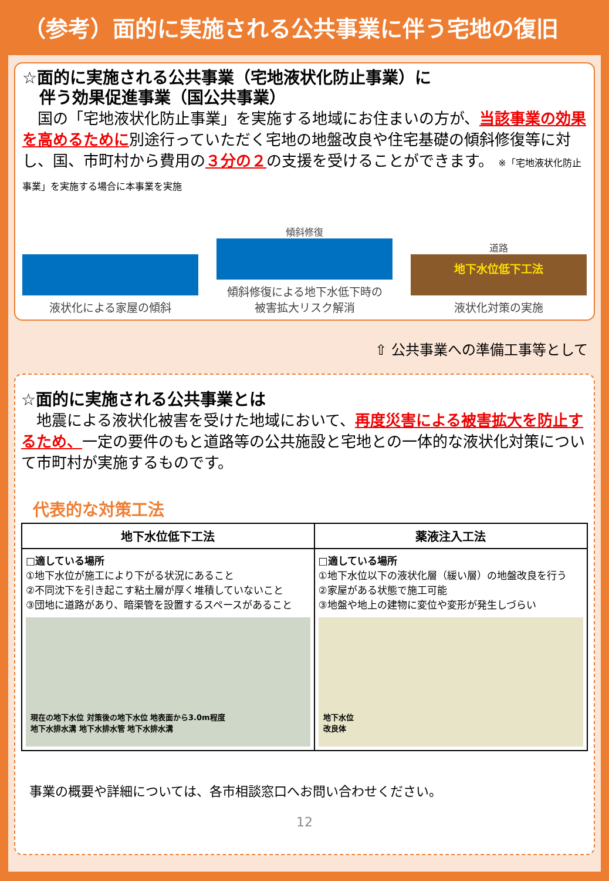（参考）面的に実施される公共事業に伴う宅地の復旧
☆面的に実施される公共事業（宅地液状化防止事業）に
伴う効果促進事業（国公共事業）
　国の「宅地液状化防止事業」を実施する地域にお住まいの方が、当該事業の効果を高めるために別途行っていただく宅地の地盤改良や住宅基礎の傾斜修復等に対し、国、市町村から費用の３分の２の支援を受けることができます。 ※「宅地液状化防止事業」を実施する場合に本事業を実施
液状化による家屋の傾斜
傾斜修復
傾斜修復による地下水低下時の
被害拡大リスク解消
道路
地下水位低下工法
液状化対策の実施
⇧ 公共事業への準備工事等として
☆面的に実施される公共事業とは
　地震による液状化被害を受けた地域において、再度災害による被害拡大を防止するため、一定の要件のもと道路等の公共施設と宅地との一体的な液状化対策について市町村が実施するものです。
代表的な対策工法
| 地下水位低下工法 | 薬液注入工法 |
| --- | --- |
| □適している場所 ①地下水位が施工により下がる状況にあること ②不同沈下を引き起こす粘土層が厚く堆積していないこと ③団地に道路があり、暗渠管を設置するスペースがあること 現在の地下水位 対策後の地下水位 地表面から3.0m程度 地下水排水溝 地下水排水管 地下水排水溝 | □適している場所 ①地下水位以下の液状化層（緩い層）の地盤改良を行う ②家屋がある状態で施工可能 ③地盤や地上の建物に変位や変形が発生しづらい 地下水位 改良体 |
事業の概要や詳細については、各市相談窓口へお問い合わせください。
12